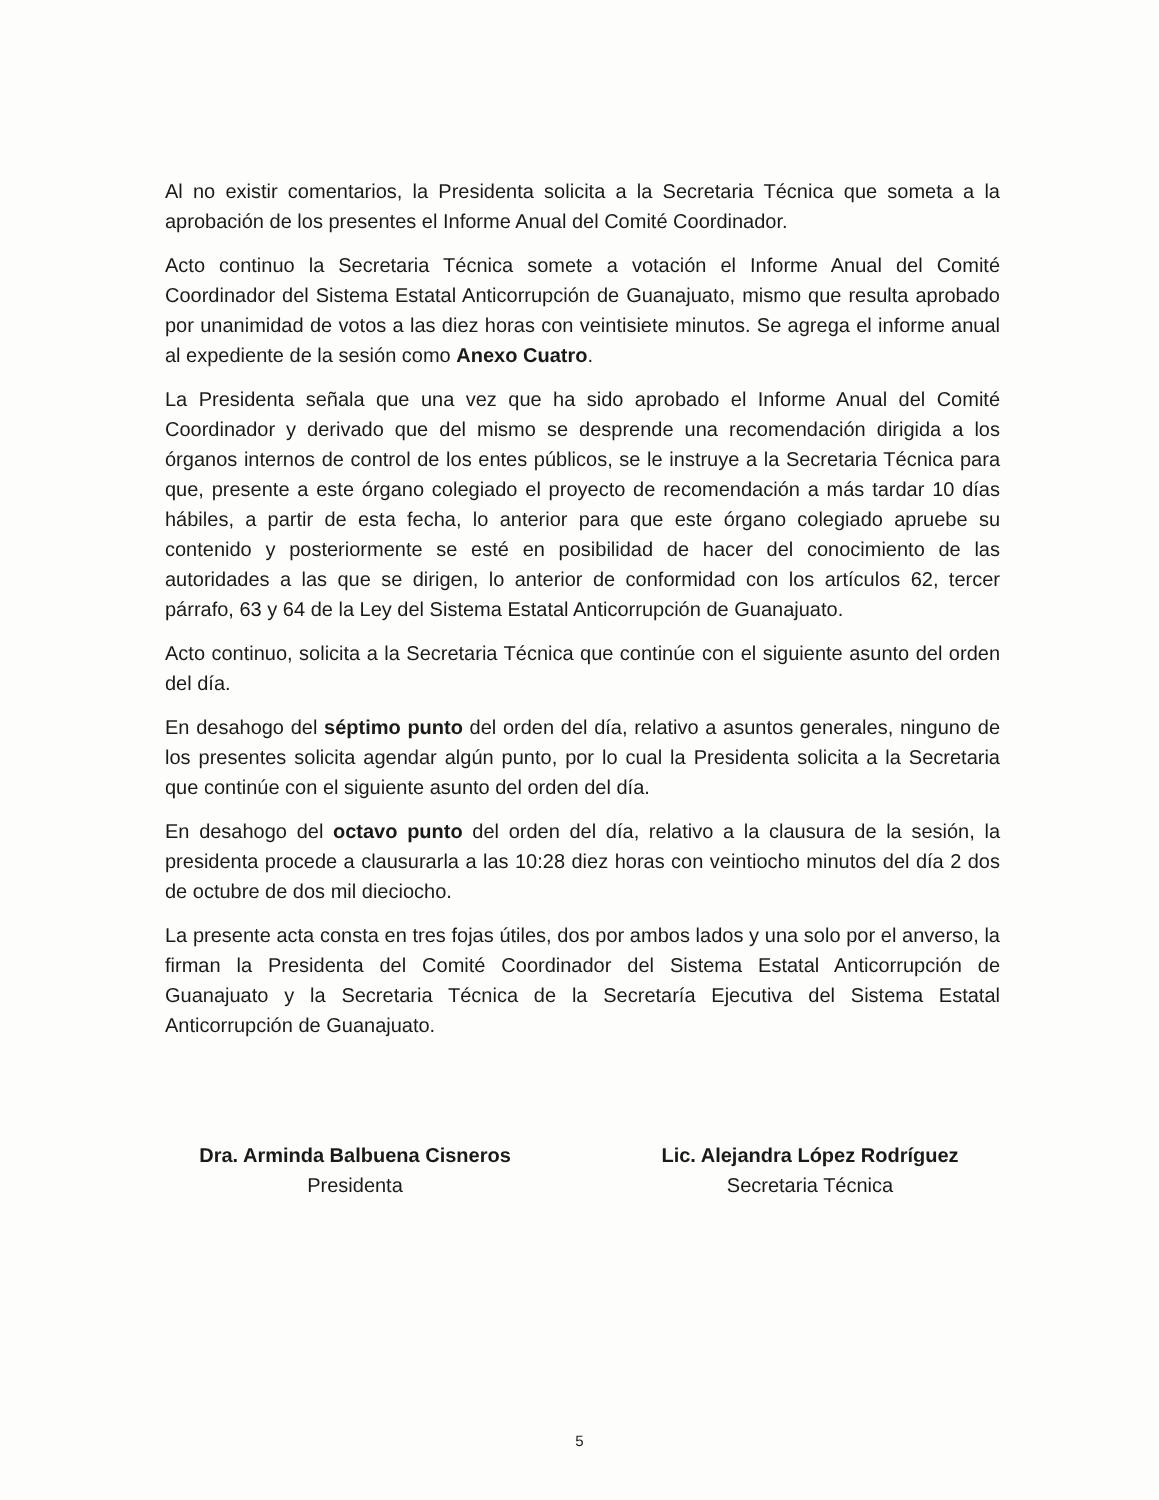Al no existir comentarios, la Presidenta solicita a la Secretaria Técnica que someta a la aprobación de los presentes el Informe Anual del Comité Coordinador.
Acto continuo la Secretaria Técnica somete a votación el Informe Anual del Comité Coordinador del Sistema Estatal Anticorrupción de Guanajuato, mismo que resulta aprobado por unanimidad de votos a las diez horas con veintisiete minutos. Se agrega el informe anual al expediente de la sesión como Anexo Cuatro.
La Presidenta señala que una vez que ha sido aprobado el Informe Anual del Comité Coordinador y derivado que del mismo se desprende una recomendación dirigida a los órganos internos de control de los entes públicos, se le instruye a la Secretaria Técnica para que, presente a este órgano colegiado el proyecto de recomendación a más tardar 10 días hábiles, a partir de esta fecha, lo anterior para que este órgano colegiado apruebe su contenido y posteriormente se esté en posibilidad de hacer del conocimiento de las autoridades a las que se dirigen, lo anterior de conformidad con los artículos 62, tercer párrafo, 63 y 64 de la Ley del Sistema Estatal Anticorrupción de Guanajuato.
Acto continuo, solicita a la Secretaria Técnica que continúe con el siguiente asunto del orden del día.
En desahogo del séptimo punto del orden del día, relativo a asuntos generales, ninguno de los presentes solicita agendar algún punto, por lo cual la Presidenta solicita a la Secretaria que continúe con el siguiente asunto del orden del día.
En desahogo del octavo punto del orden del día, relativo a la clausura de la sesión, la presidenta procede a clausurarla a las 10:28 diez horas con veintiocho minutos del día 2 dos de octubre de dos mil dieciocho.
La presente acta consta en tres fojas útiles, dos por ambos lados y una solo por el anverso, la firman la Presidenta del Comité Coordinador del Sistema Estatal Anticorrupción de Guanajuato y la Secretaria Técnica de la Secretaría Ejecutiva del Sistema Estatal Anticorrupción de Guanajuato.
Dra. Arminda Balbuena Cisneros
Presidenta
Lic. Alejandra López Rodríguez
Secretaria Técnica
5